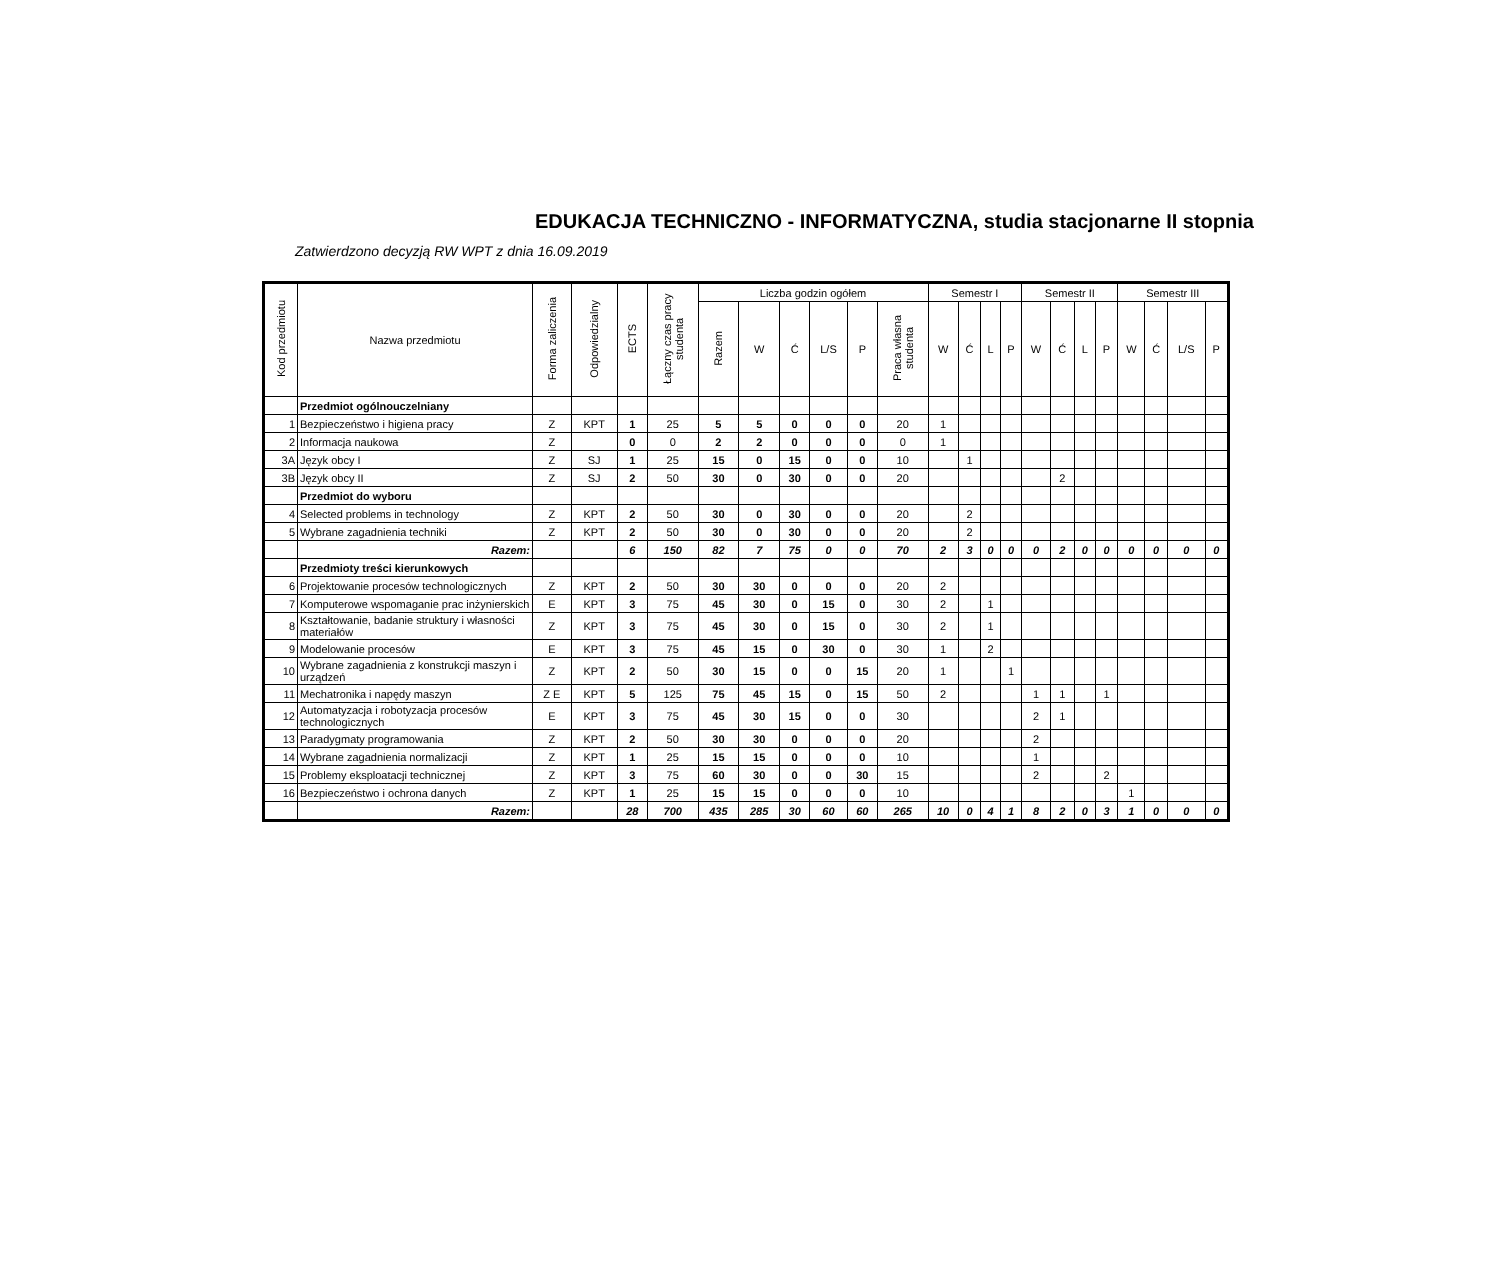EDUKACJA TECHNICZNO - INFORMATYCZNA, studia stacjonarne II stopnia
Zatwierdzono decyzją RW WPT z dnia 16.09.2019
| Kod przedmiotu | Nazwa przedmiotu | Forma zaliczenia | Odpowiedzialny | ECTS | Łączny czas pracy studenta | Liczba godzin ogółem | | | | | | Semestr I | | | | Semestr II | | | | Semestr III | | | |
| --- | --- | --- | --- | --- | --- | --- | --- | --- | --- | --- | --- | --- | --- | --- | --- | --- | --- | --- | --- | --- | --- | --- | --- |
| | | | | | | Razem | W | Ć | L/S | P | Praca własna studenta | W | Ć | L | P | W | Ć | L | P | W | Ć | L/S | P |
| | Przedmiot ogólnouczelniany | | | | | | | | | | | | | | | | | | | | | | |
| 1 | Bezpieczeństwo i higiena pracy | Z | KPT | 1 | 25 | 5 | 5 | 0 | 0 | 0 | 20 | 1 | | | | | | | | | | | |
| 2 | Informacja naukowa | Z | | 0 | 0 | 2 | 2 | 0 | 0 | 0 | 0 | 1 | | | | | | | | | | | |
| 3A | Język obcy I | Z | SJ | 1 | 25 | 15 | 0 | 15 | 0 | 0 | 10 | | 1 | | | | | | | | | | |
| 3B | Język obcy II | Z | SJ | 2 | 50 | 30 | 0 | 30 | 0 | 0 | 20 | | | | | | 2 | | | | | | |
| | Przedmiot do wyboru | | | | | | | | | | | | | | | | | | | | | | |
| 4 | Selected problems in technology | Z | KPT | 2 | 50 | 30 | 0 | 30 | 0 | 0 | 20 | | 2 | | | | | | | | | | |
| 5 | Wybrane zagadnienia techniki | Z | KPT | 2 | 50 | 30 | 0 | 30 | 0 | 0 | 20 | | 2 | | | | | | | | | | |
| | Razem: | | | 6 | 150 | 82 | 7 | 75 | 0 | 0 | 70 | 2 | 3 | 0 | 0 | 0 | 2 | 0 | 0 | 0 | 0 | 0 | 0 |
| | Przedmioty treści kierunkowych | | | | | | | | | | | | | | | | | | | | | | |
| 6 | Projektowanie procesów technologicznych | Z | KPT | 2 | 50 | 30 | 30 | 0 | 0 | 0 | 20 | 2 | | | | | | | | | | | |
| 7 | Komputerowe wspomaganie prac inżynierskich | E | KPT | 3 | 75 | 45 | 30 | 0 | 15 | 0 | 30 | 2 | | 1 | | | | | | | | | |
| 8 | Kształtowanie, badanie struktury i własności materiałów | Z | KPT | 3 | 75 | 45 | 30 | 0 | 15 | 0 | 30 | 2 | | 1 | | | | | | | | | |
| 9 | Modelowanie procesów | E | KPT | 3 | 75 | 45 | 15 | 0 | 30 | 0 | 30 | 1 | | 2 | | | | | | | | | |
| 10 | Wybrane zagadnienia z konstrukcji maszyn i urządzeń | Z | KPT | 2 | 50 | 30 | 15 | 0 | 0 | 15 | 20 | 1 | | | 1 | | | | | | | | |
| 11 | Mechatronika i napędy maszyn | Z E | KPT | 5 | 125 | 75 | 45 | 15 | 0 | 15 | 50 | 2 | | | | 1 | 1 | | 1 | | | | |
| 12 | Automatyzacja i robotyzacja procesów technologicznych | E | KPT | 3 | 75 | 45 | 30 | 15 | 0 | 0 | 30 | | | | | 2 | 1 | | | | | | |
| 13 | Paradygmaty programowania | Z | KPT | 2 | 50 | 30 | 30 | 0 | 0 | 0 | 20 | | | | | 2 | | | | | | | |
| 14 | Wybrane zagadnienia normalizacji | Z | KPT | 1 | 25 | 15 | 15 | 0 | 0 | 0 | 10 | | | | | 1 | | | | | | | |
| 15 | Problemy eksploatacji technicznej | Z | KPT | 3 | 75 | 60 | 30 | 0 | 0 | 30 | 15 | | | | | 2 | | | 2 | | | | |
| 16 | Bezpieczeństwo i ochrona danych | Z | KPT | 1 | 25 | 15 | 15 | 0 | 0 | 0 | 10 | | | | | | | | | 1 | | | |
| | Razem: | | | 28 | 700 | 435 | 285 | 30 | 60 | 60 | 265 | 10 | 0 | 4 | 1 | 8 | 2 | 0 | 3 | 1 | 0 | 0 | 0 |